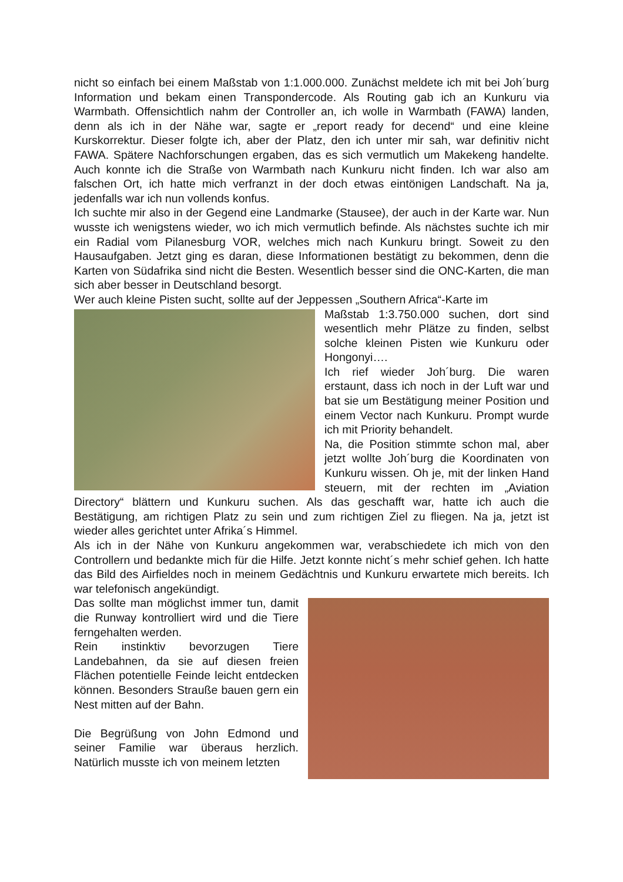nicht so einfach bei einem Maßstab von 1:1.000.000. Zunächst meldete ich mit bei Joh´burg Information und bekam einen Transpondercode. Als Routing gab ich an Kunkuru via Warmbath. Offensichtlich nahm der Controller an, ich wolle in Warmbath (FAWA) landen, denn als ich in der Nähe war, sagte er „report ready for decend“ und eine kleine Kurskorrektur. Dieser folgte ich, aber der Platz, den ich unter mir sah, war definitiv nicht FAWA. Spätere Nachforschungen ergaben, das es sich vermutlich um Makekeng handelte. Auch konnte ich die Straße von Warmbath nach Kunkuru nicht finden. Ich war also am falschen Ort, ich hatte mich verfranzt in der doch etwas eintönigen Landschaft. Na ja, jedenfalls war ich nun vollends konfus.
Ich suchte mir also in der Gegend eine Landmarke (Stausee), der auch in der Karte war. Nun wusste ich wenigstens wieder, wo ich mich vermutlich befinde. Als nächstes suchte ich mir ein Radial vom Pilanesburg VOR, welches mich nach Kunkuru bringt. Soweit zu den Hausaufgaben. Jetzt ging es daran, diese Informationen bestätigt zu bekommen, denn die Karten von Südafrika sind nicht die Besten. Wesentlich besser sind die ONC-Karten, die man sich aber besser in Deutschland besorgt.
Wer auch kleine Pisten sucht, sollte auf der Jeppessen „Southern Africa“-Karte im
Maßstab 1:3.750.000 suchen, dort sind wesentlich mehr Plätze zu finden, selbst solche kleinen Pisten wie Kunkuru oder Hongonyi….
Ich rief wieder Joh´burg. Die waren erstaunt, dass ich noch in der Luft war und bat sie um Bestätigung meiner Position und einem Vector nach Kunkuru. Prompt wurde ich mit Priority behandelt.
Na, die Position stimmte schon mal, aber jetzt wollte Joh´burg die Koordinaten von Kunkuru wissen. Oh je, mit der linken Hand steuern, mit der rechten im „Aviation Directory“ blättern und Kunkuru suchen. Als das geschafft war, hatte ich auch die Bestätigung, am richtigen Platz zu sein und zum richtigen Ziel zu fliegen. Na ja, jetzt ist wieder alles gerichtet unter Afrika´s Himmel.
Als ich in der Nähe von Kunkuru angekommen war, verabschiedete ich mich von den Controllern und bedankte mich für die Hilfe. Jetzt konnte nicht´s mehr schief gehen. Ich hatte das Bild des Airfieldes noch in meinem Gedächtnis und Kunkuru erwartete mich bereits. Ich war telefonisch angekündigt.
Das sollte man möglichst immer tun, damit die Runway kontrolliert wird und die Tiere ferngehalten werden.
Rein instinktiv bevorzugen Tiere Landebahnen, da sie auf diesen freien Flächen potentielle Feinde leicht entdecken können. Besonders Strauße bauen gern ein Nest mitten auf der Bahn.
Die Begrüßung von John Edmond und seiner Familie war überaus herzlich. Natürlich musste ich von meinem letzten